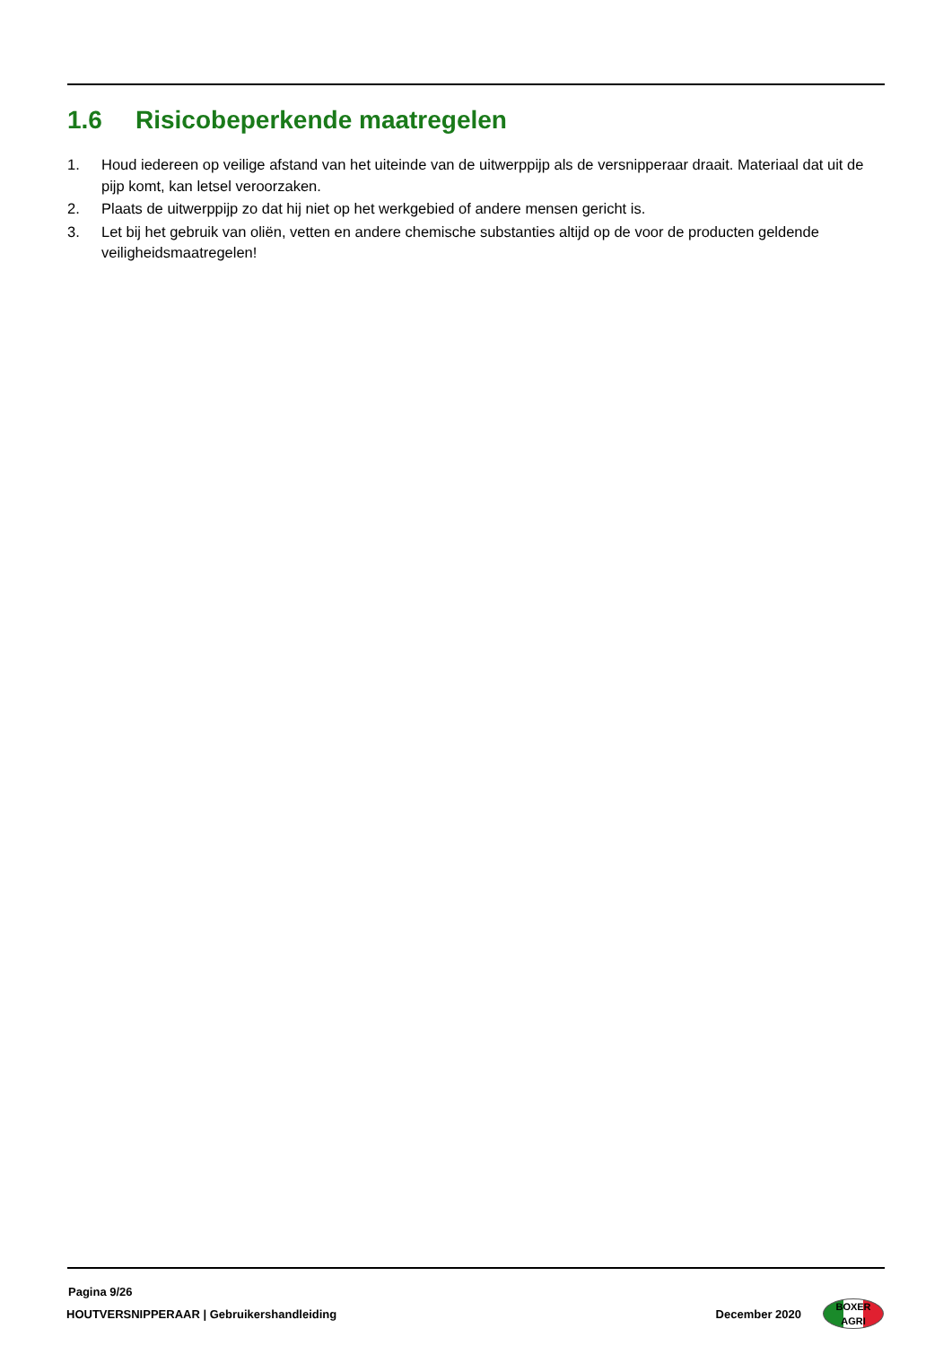1.6 Risicobeperkende maatregelen
1. Houd iedereen op veilige afstand van het uiteinde van de uitwerppijp als de versnipperaar draait. Materiaal dat uit de pijp komt, kan letsel veroorzaken.
2. Plaats de uitwerppijp zo dat hij niet op het werkgebied of andere mensen gericht is.
3. Let bij het gebruik van oliën, vetten en andere chemische substanties altijd op de voor de producten geldende veiligheidsmaatregelen!
Pagina 9/26
HOUTVERSNIPPERAAR | Gebruikershandleiding December 2020
BOXER
AGRI